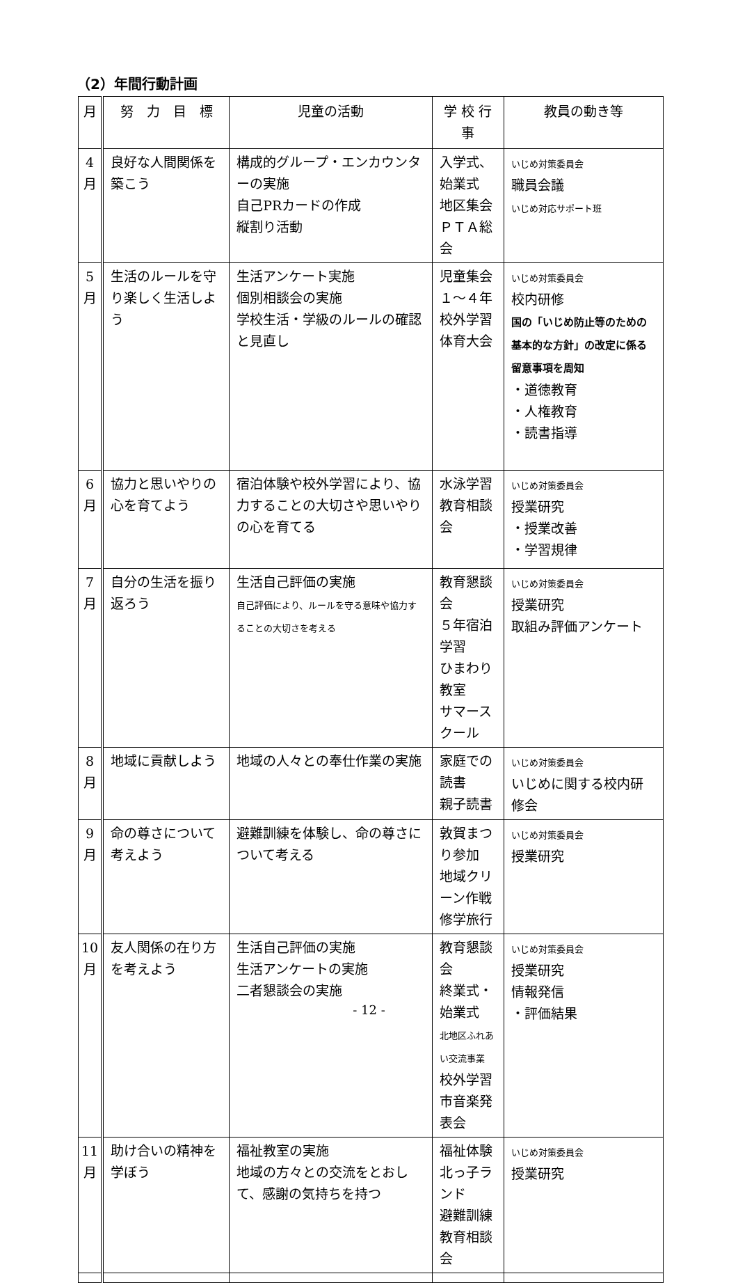（2）年間行動計画
| 月 | 努 力 目 標 | 児童の活動 | 学 校 行 事 | 教員の動き等 |
| --- | --- | --- | --- | --- |
| 4 月 | 良好な人間関係を築こう | 構成的グループ・エンカウンターの実施 自己PRカードの作成 縦割り活動 | 入学式、始業式 地区集会 ＰＴＡ総会 | いじめ対策委員会 職員会議 いじめ対応サポート班 |
| 5 月 | 生活のルールを守り楽しく生活しよう | 生活アンケート実施 個別相談会の実施 学校生活・学級のルールの確認と見直し | 児童集会 １～４年校外学習 体育大会 | いじめ対策委員会 校内研修 国の「いじめ防止等のための基本的な方針」の改定に係る留意事項を周知 ・道徳教育 ・人権教育 ・読書指導 |
| 6 月 | 協力と思いやりの心を育てよう | 宿泊体験や校外学習により、協力することの大切さや思いやりの心を育てる | 水泳学習 教育相談会 | いじめ対策委員会 授業研究 ・授業改善 ・学習規律 |
| 7 月 | 自分の生活を振り返ろう | 生活自己評価の実施 自己評価により、ルールを守る意味や協力することの大切さを考える | 教育懇談会 ５年宿泊学習 ひまわり教室 サマースクール | いじめ対策委員会 授業研究 取組み評価アンケート |
| 8 月 | 地域に貢献しよう | 地域の人々との奉仕作業の実施 | 家庭での読書 親子読書 | いじめ対策委員会 いじめに関する校内研修会 |
| 9 月 | 命の尊さについて考えよう | 避難訓練を体験し、命の尊さについて考える | 敦賀まつり参加 地域クリーン作戦 修学旅行 | いじめ対策委員会 授業研究 |
| 10 月 | 友人関係の在り方を考えよう | 生活自己評価の実施 生活アンケートの実施 二者懇談会の実施 | 教育懇談会 終業式・始業式 北地区ふれあい交流事業 校外学習 市音楽発表会 | いじめ対策委員会 授業研究 情報発信 ・評価結果 |
| 11 月 | 助け合いの精神を学ぼう | 福祉教室の実施 地域の方々との交流をとおして、感謝の気持ちを持つ | 福祉体験 北っ子ランド 避難訓練 教育相談会 | いじめ対策委員会 授業研究 |
- 12 -